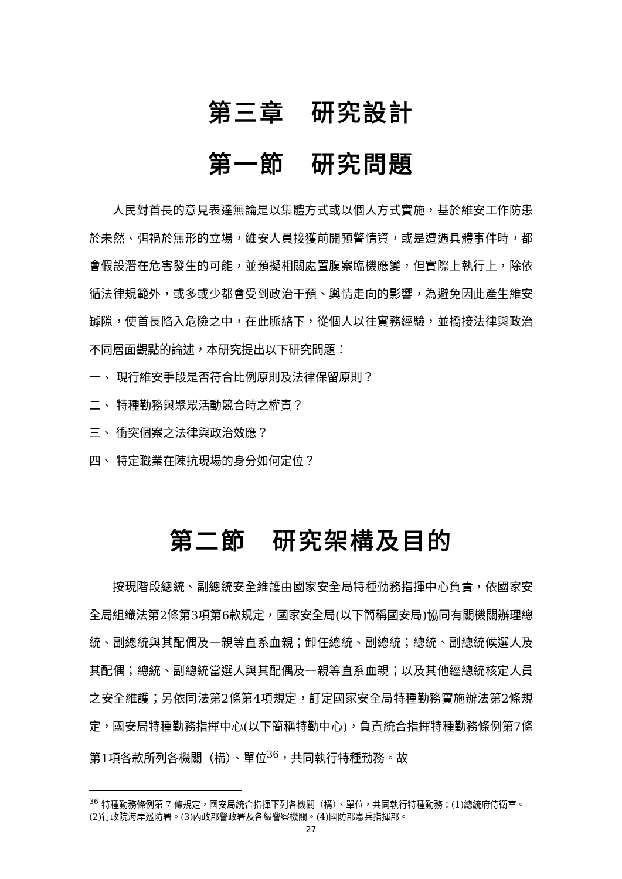第三章　研究設計
第一節　研究問題
人民對首長的意見表達無論是以集體方式或以個人方式實施，基於維安工作防患於未然、弭禍於無形的立場，維安人員接獲前開預警情資，或是遭遇具體事件時，都會假設潛在危害發生的可能，並預擬相關處置腹案臨機應變，但實際上執行上，除依循法律規範外，或多或少都會受到政治干預、輿情走向的影響，為避免因此產生維安罅隙，使首長陷入危險之中，在此脈絡下，從個人以往實務經驗，並橋接法律與政治不同層面觀點的論述，本研究提出以下研究問題：
一、 現行維安手段是否符合比例原則及法律保留原則？
二、 特種勤務與聚眾活動競合時之權責？
三、 衝突個案之法律與政治效應？
四、 特定職業在陳抗現場的身分如何定位？
第二節　研究架構及目的
按現階段總統、副總統安全維護由國家安全局特種勤務指揮中心負責，依國家安全局組織法第2條第3項第6款規定，國家安全局(以下簡稱國安局)協同有關機關辦理總統、副總統與其配偶及一親等直系血親；卸任總統、副總統；總統、副總統候選人及其配偶；總統、副總統當選人與其配偶及一親等直系血親；以及其他經總統核定人員之安全維護；另依同法第2條第4項規定，訂定國家安全局特種勤務實施辦法第2條規定，國安局特種勤務指揮中心(以下簡稱特勤中心)，負責統合指揮特種勤務條例第7條第1項各款所列各機關（構）、單位<sup>36</sup>，共同執行特種勤務。故
<sup>36</sup> 特種勤務條例第 7 條規定，國安局統合指揮下列各機關（構）、單位，共同執行特種勤務：(1)總統府侍衛室。(2)行政院海岸巡防署。(3)內政部警政署及各級警察機關。(4)國防部憲兵指揮部。
27